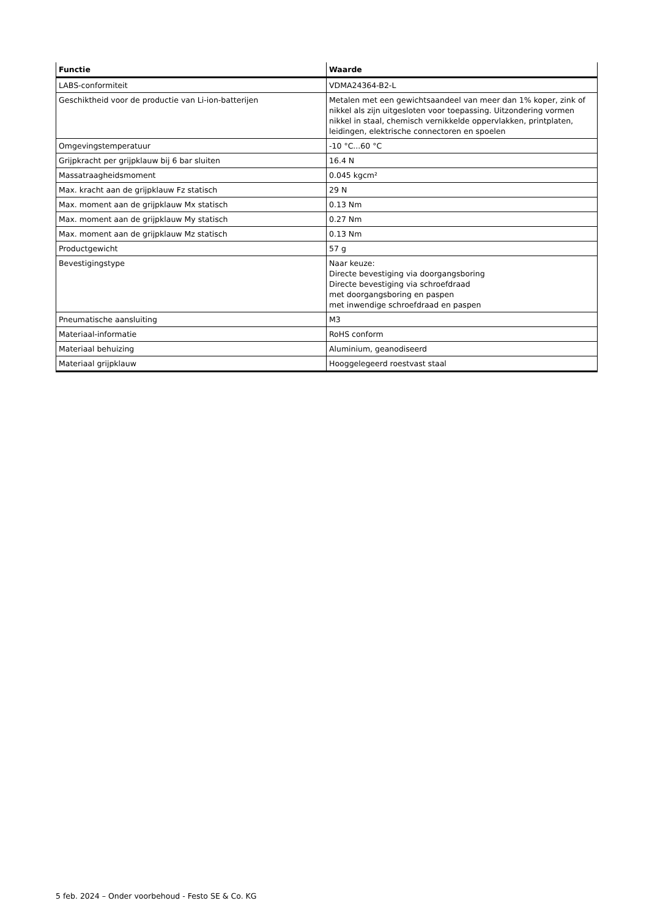| Functie | Waarde |
| --- | --- |
| LABS-conformiteit | VDMA24364-B2-L |
| Geschiktheid voor de productie van Li-ion-batterijen | Metalen met een gewichtsaandeel van meer dan 1% koper, zink of nikkel als zijn uitgesloten voor toepassing. Uitzondering vormen nikkel in staal, chemisch vernikkelde oppervlakken, printplaten, leidingen, elektrische connectoren en spoelen |
| Omgevingstemperatuur | -10 °C...60 °C |
| Grijpkracht per grijpklauw bij 6 bar sluiten | 16.4 N |
| Massatraagheidsmoment | 0.045 kgcm² |
| Max. kracht aan de grijpklauw Fz statisch | 29 N |
| Max. moment aan de grijpklauw Mx statisch | 0.13 Nm |
| Max. moment aan de grijpklauw My statisch | 0.27 Nm |
| Max. moment aan de grijpklauw Mz statisch | 0.13 Nm |
| Productgewicht | 57 g |
| Bevestigingstype | Naar keuze: Directe bevestiging via doorgangsboring Directe bevestiging via schroefdraad met doorgangsboring en paspen met inwendige schroefdraad en paspen |
| Pneumatische aansluiting | M3 |
| Materiaal-informatie | RoHS conform |
| Materiaal behuizing | Aluminium, geanodiseerd |
| Materiaal grijpklauw | Hooggelegeerd roestvast staal |
5 feb. 2024 – Onder voorbehoud - Festo SE & Co. KG